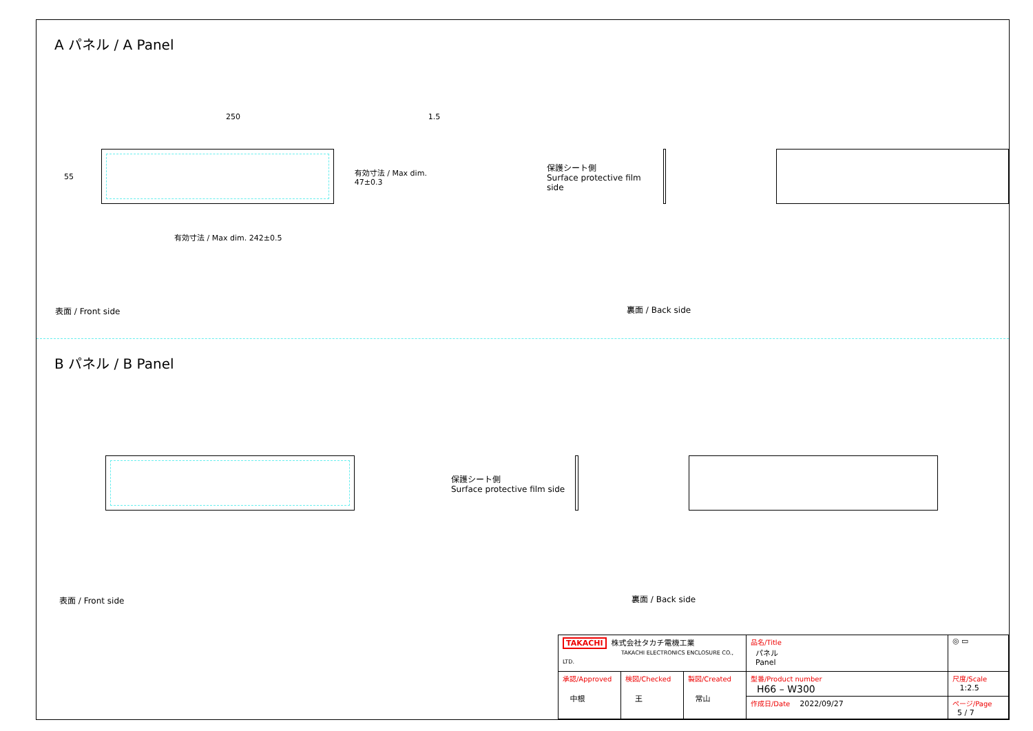A パネル / A Panel
250 1.5
55 有効寸法 / Max dim. 47±0.3
保護シート側
Surface protective film side
有効寸法 / Max dim. 242±0.5
表面 / Front side 裏面 / Back side
B パネル / B Panel
保護シート側
Surface protective film side
表面 / Front side 裏面 / Back side
| TAKACHI 株式会社タカチ電機工業 TAKACHI ELECTRONICS ENCLOSURE CO., LTD. | | | 品名/Title パネル Panel | ◎ ▭ |
| 承認/Approved 中根 | 検図/Checked 王 | 製図/Created 常山 | 型番/Product number H66 – W300 | 尺度/Scale 1:2.5 |
| | | | 作成日/Date 2022/09/27 | ページ/Page 5 / 7 |